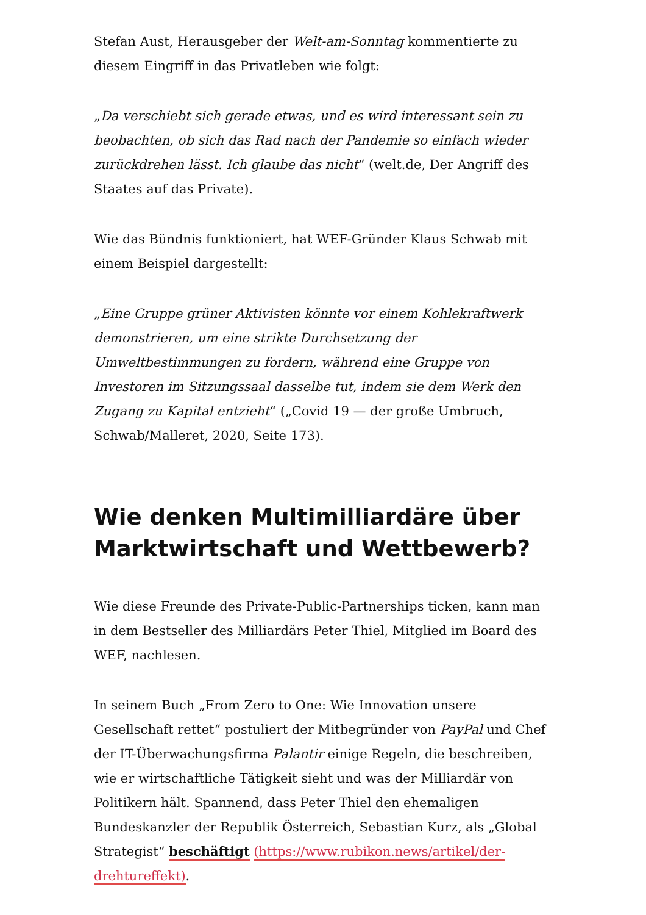Stefan Aust, Herausgeber der Welt-am-Sonntag kommentierte zu diesem Eingriff in das Privatleben wie folgt:
„Da verschiebt sich gerade etwas, und es wird interessant sein zu beobachten, ob sich das Rad nach der Pandemie so einfach wieder zurückdrehen lässt. Ich glaube das nicht“ (welt.de, Der Angriff des Staates auf das Private).
Wie das Bündnis funktioniert, hat WEF-Gründer Klaus Schwab mit einem Beispiel dargestellt:
„Eine Gruppe grüner Aktivisten könnte vor einem Kohlekraftwerk demonstrieren, um eine strikte Durchsetzung der Umweltbestimmungen zu fordern, während eine Gruppe von Investoren im Sitzungssaal dasselbe tut, indem sie dem Werk den Zugang zu Kapital entzieht“ („Covid 19 — der große Umbruch, Schwab/Malleret, 2020, Seite 173).
Wie denken Multimilliardäre über Marktwirtschaft und Wettbewerb?
Wie diese Freunde des Private-Public-Partnerships ticken, kann man in dem Bestseller des Milliardärs Peter Thiel, Mitglied im Board des WEF, nachlesen.
In seinem Buch „From Zero to One: Wie Innovation unsere Gesellschaft rettet“ postuliert der Mitbegründer von PayPal und Chef der IT-Überwachungsfirma Palantir einige Regeln, die beschreiben, wie er wirtschaftliche Tätigkeit sieht und was der Milliardär von Politikern hält. Spannend, dass Peter Thiel den ehemaligen Bundeskanzler der Republik Österreich, Sebastian Kurz, als „Global Strategist“ beschäftigt (https://www.rubikon.news/artikel/der-drehtureffekt).